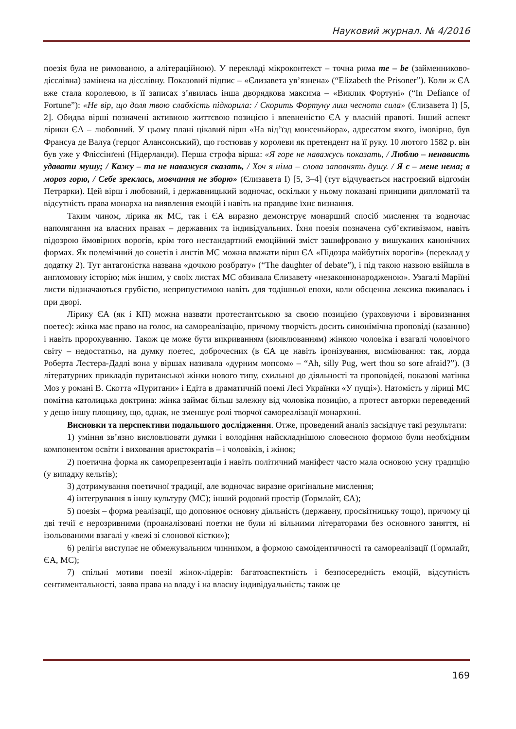Науковий журнал. № 4/2016
поезія була не римованою, а алітераційною). У перекладі мікроконтекст – точна рима me – be (займенниково-дієслівна) замінена на дієслівну. Показовий підпис – «Єлизавета ув’язнена» (“Elizabeth the Prisoner”). Коли ж ЄА вже стала королевою, в її записах з’явилась інша дворядкова максима – «Виклик Фортуні» (“In Defiance of Fortune”): «Не вір, що доля твою слабкість підкорила: / Скорить Фортуну лиш чесноти сила» (Єлизавета І) [5, 2]. Обидва вірші позначені активною життєвою позицією і впевненістю ЄА у власній правоті. Інший аспект лірики ЄА – любовний. У цьому плані цікавий вірш «На від’їзд монсеньйора», адресатом якого, імовірно, був Франсуа де Валуа (герцог Алансонський), що гостював у королеви як претендент на її руку. 10 лютого 1582 р. він був уже у Фліссінґені (Нідерланди). Перша строфа вірша: «Я горе не наважусь показать, / Люблю – ненависть удавати мушу; / Кажу – та не наважуся сказать, / Хоч я німа – слова заповнять душу. / Я є – мене нема; в мороз горю, / Себе зреклась, мовчання не зборю» (Єлизавета І) [5, 3–4] (тут відчувається настроєвий відгомін Петрарки). Цей вірш і любовний, і державницький водночас, оскільки у ньому показані принципи дипломатії та відсутність права монарха на виявлення емоцій і навіть на правдиве їхнє визнання.
Таким чином, лірика як МС, так і ЄА виразно демонструє монарший спосіб мислення та водночас наполягання на власних правах – державних та індивідуальних. Їхня поезія позначена суб’єктивізмом, навіть підозрою ймовірних ворогів, крім того нестандартний емоційний зміст зашифровано у вишуканих канонічних формах. Як полемічний до сонетів і листів МС можна вважати вірш ЄА «Підозра майбутніх ворогів» (переклад у додатку 2). Тут антагоністка названа «дочкою розбрату» (“The daughter of debate”), і під такою назвою ввійшла в англомовну історію; між іншим, у своїх листах МС обзивала Єлизавету «незаконнонародженою». Узагалі Маріїні листи відзначаються грубістю, неприпустимою навіть для тодішньої епохи, коли обсценна лексика вживалась і при дворі.
Лірику ЄА (як і КП) можна назвати протестантською за своєю позицією (ураховуючи і віровизнання поетес): жінка має право на голос, на самореалізацію, причому творчість досить синонімічна проповіді (казанню) і навіть пророкуванню. Також це може бути викриванням (виявлюванням) жінкою чоловіка і взагалі чоловічого світу – недостатньо, на думку поетес, доброчесних (в ЄА це навіть іронізування, висміювання: так, лорда Роберта Лестера-Дадлі вона у віршах називала «дурним мопсом» – “Ah, silly Pug, wert thou so sore afraid?”). (З літературних прикладів пуританської жінки нового типу, схильної до діяльності та проповідей, показові матінка Моз у романі В. Скотта «Пуритани» і Едіта в драматичній поемі Лесі Українки «У пущі»). Натомість у ліриці МС помітна католицька доктрина: жінка займає більш залежну від чоловіка позицію, а протест авторки переведений у дещо іншу площину, що, однак, не зменшує ролі творчої самореалізації монархині.
Висновки та перспективи подальшого дослідження. Отже, проведений аналіз засвідчує такі результати:
1) уміння зв’язно висловлювати думки і володіння найскладнішою словесною формою були необхідним компонентом освіти і виховання аристократів – і чоловіків, і жінок;
2) поетична форма як саморепрезентація і навіть політичний маніфест часто мала основою усну традицію (у випадку кельтів);
3) дотримування поетичної традиції, але водночас виразне оригінальне мислення;
4) інтегрування в іншу культуру (МС); інший родовий простір (Ґормлайт, ЄА);
5) поезія – форма реалізації, що доповнює основну діяльність (державну, просвітницьку тощо), причому ці дві течії є нерозривними (проаналізовані поетки не були ні вільними літераторами без основного заняття, ні ізольованими взагалі у «вежі зі слонової кістки»);
6) релігія виступає не обмежувальним чинником, а формою самоідентичності та самореалізації (Ґормлайт, ЄА, МС);
7) спільні мотиви поезії жінок-лідерів: багатоаспектність і безпосередність емоцій, відсутність сентиментальності, заява права на владу і на власну індивідуальність; також це
169